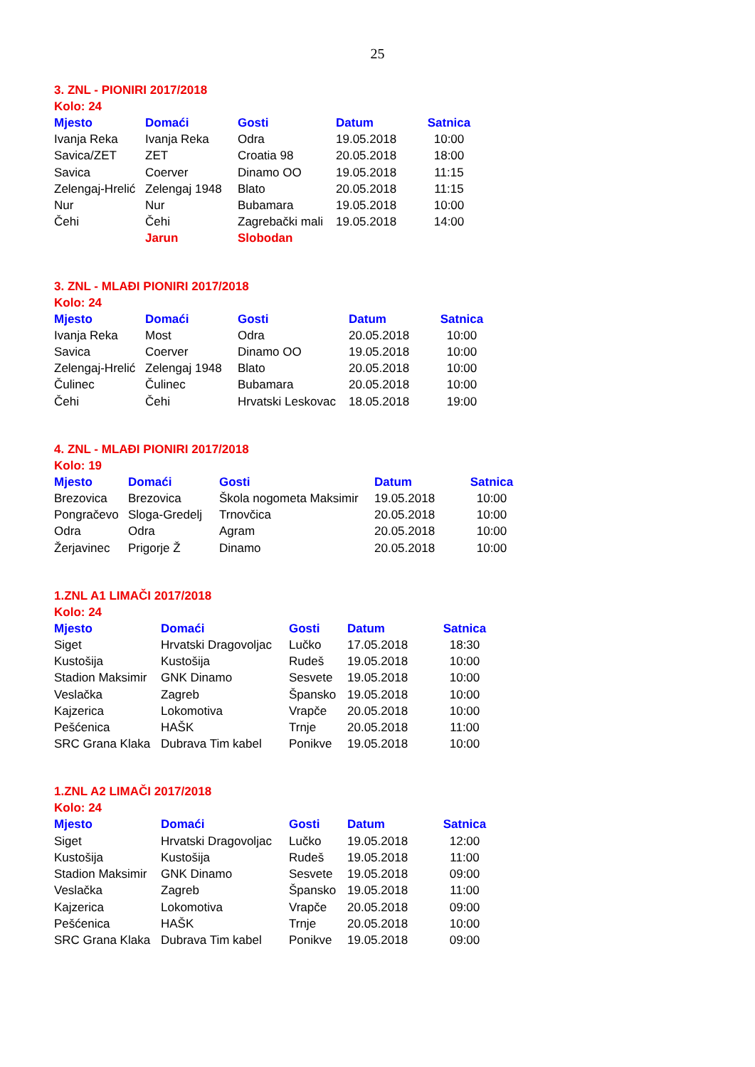25
3. ZNL - PIONIRI 2017/2018
Kolo: 24
| Mjesto | Domaći | Gosti | Datum | Satnica |
| --- | --- | --- | --- | --- |
| Ivanja Reka | Ivanja Reka | Odra | 19.05.2018 | 10:00 |
| Savica/ZET | ZET | Croatia 98 | 20.05.2018 | 18:00 |
| Savica | Coerver | Dinamo OO | 19.05.2018 | 11:15 |
| Zelengaj-Hrelić | Zelengaj 1948 | Blato | 20.05.2018 | 11:15 |
| Nur | Nur | Bubamara | 19.05.2018 | 10:00 |
| Čehi | Čehi | Zagrebački mali | 19.05.2018 | 14:00 |
| | Jarun | Slobodan | | |
3. ZNL - MLAĐI PIONIRI 2017/2018
Kolo: 24
| Mjesto | Domaći | Gosti | Datum | Satnica |
| --- | --- | --- | --- | --- |
| Ivanja Reka | Most | Odra | 20.05.2018 | 10:00 |
| Savica | Coerver | Dinamo OO | 19.05.2018 | 10:00 |
| Zelengaj-Hrelić | Zelengaj 1948 | Blato | 20.05.2018 | 10:00 |
| Čulinec | Čulinec | Bubamara | 20.05.2018 | 10:00 |
| Čehi | Čehi | Hrvatski Leskovac | 18.05.2018 | 19:00 |
4. ZNL - MLAĐI PIONIRI 2017/2018
Kolo: 19
| Mjesto | Domaći | Gosti | Datum | Satnica |
| --- | --- | --- | --- | --- |
| Brezovica | Brezovica | Škola nogometa Maksimir | 19.05.2018 | 10:00 |
| Pongračevo | Sloga-Gredelj | Trnovčica | 20.05.2018 | 10:00 |
| Odra | Odra | Agram | 20.05.2018 | 10:00 |
| Žerjavinec | Prigorje Ž | Dinamo | 20.05.2018 | 10:00 |
1.ZNL A1 LIMAČI 2017/2018
Kolo: 24
| Mjesto | Domaći | Gosti | Datum | Satnica |
| --- | --- | --- | --- | --- |
| Siget | Hrvatski Dragovoljac | Lučko | 17.05.2018 | 18:30 |
| Kustošija | Kustošija | Rudeš | 19.05.2018 | 10:00 |
| Stadion Maksimir | GNK Dinamo | Sesvete | 19.05.2018 | 10:00 |
| Veslačka | Zagreb | Špansko | 19.05.2018 | 10:00 |
| Kajzerica | Lokomotiva | Vrapče | 20.05.2018 | 10:00 |
| Pešćenica | HAŠK | Trnje | 20.05.2018 | 11:00 |
| SRC Grana Klaka | Dubrava Tim kabel | Ponikve | 19.05.2018 | 10:00 |
1.ZNL A2 LIMAČI 2017/2018
Kolo: 24
| Mjesto | Domaći | Gosti | Datum | Satnica |
| --- | --- | --- | --- | --- |
| Siget | Hrvatski Dragovoljac | Lučko | 19.05.2018 | 12:00 |
| Kustošija | Kustošija | Rudeš | 19.05.2018 | 11:00 |
| Stadion Maksimir | GNK Dinamo | Sesvete | 19.05.2018 | 09:00 |
| Veslačka | Zagreb | Špansko | 19.05.2018 | 11:00 |
| Kajzerica | Lokomotiva | Vrapče | 20.05.2018 | 09:00 |
| Pešćenica | HAŠK | Trnje | 20.05.2018 | 10:00 |
| SRC Grana Klaka | Dubrava Tim kabel | Ponikve | 19.05.2018 | 09:00 |